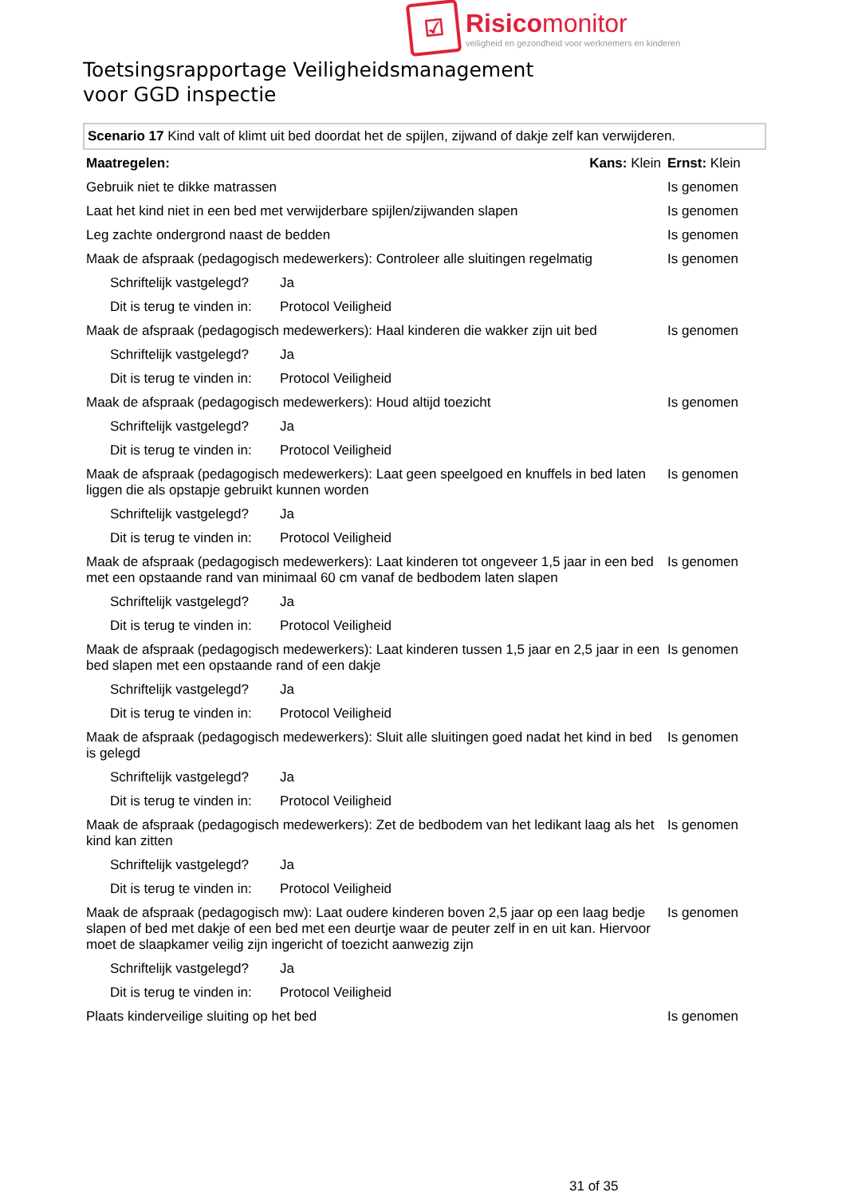☑
Risico monitor
veiligheid en gezondheid voor werknemers en kinderen
Toetsingsrapportage Veiligheidsmanagement
voor GGD inspectie
Scenario 17 Kind valt of klimt uit bed doordat het de spijlen, zijwand of dakje zelf kan verwijderen.
| Maatregelen: | | Kans: Klein | Ernst: Klein |
| Gebruik niet te dikke matrassen | | | Is genomen |
| Laat het kind niet in een bed met verwijderbare spijlen/zijwanden slapen | | | Is genomen |
| Leg zachte ondergrond naast de bedden | | | Is genomen |
| Maak de afspraak (pedagogisch medewerkers): Controleer alle sluitingen regelmatig | | | Is genomen |
| Schriftelijk vastgelegd? | Ja | | |
| Dit is terug te vinden in: | Protocol Veiligheid | | |
| Maak de afspraak (pedagogisch medewerkers): Haal kinderen die wakker zijn uit bed | | | Is genomen |
| Schriftelijk vastgelegd? | Ja | | |
| Dit is terug te vinden in: | Protocol Veiligheid | | |
| Maak de afspraak (pedagogisch medewerkers): Houd altijd toezicht | | | Is genomen |
| Schriftelijk vastgelegd? | Ja | | |
| Dit is terug te vinden in: | Protocol Veiligheid | | |
| Maak de afspraak (pedagogisch medewerkers): Laat geen speelgoed en knuffels in bed laten liggen die als opstapje gebruikt kunnen worden | | | Is genomen |
| Schriftelijk vastgelegd? | Ja | | |
| Dit is terug te vinden in: | Protocol Veiligheid | | |
| Maak de afspraak (pedagogisch medewerkers): Laat kinderen tot ongeveer 1,5 jaar in een bed met een opstaande rand van minimaal 60 cm vanaf de bedbodem laten slapen | | | Is genomen |
| Schriftelijk vastgelegd? | Ja | | |
| Dit is terug te vinden in: | Protocol Veiligheid | | |
| Maak de afspraak (pedagogisch medewerkers): Laat kinderen tussen 1,5 jaar en 2,5 jaar in een bed slapen met een opstaande rand of een dakje | | | Is genomen |
| Schriftelijk vastgelegd? | Ja | | |
| Dit is terug te vinden in: | Protocol Veiligheid | | |
| Maak de afspraak (pedagogisch medewerkers): Sluit alle sluitingen goed nadat het kind in bed is gelegd | | | Is genomen |
| Schriftelijk vastgelegd? | Ja | | |
| Dit is terug te vinden in: | Protocol Veiligheid | | |
| Maak de afspraak (pedagogisch medewerkers): Zet de bedbodem van het ledikant laag als het kind kan zitten | | | Is genomen |
| Schriftelijk vastgelegd? | Ja | | |
| Dit is terug te vinden in: | Protocol Veiligheid | | |
| Maak de afspraak (pedagogisch mw): Laat oudere kinderen boven 2,5 jaar op een laag bedje slapen of bed met dakje of een bed met een deurtje waar de peuter zelf in en uit kan. Hiervoor moet de slaapkamer veilig zijn ingericht of toezicht aanwezig zijn | | | Is genomen |
| Schriftelijk vastgelegd? | Ja | | |
| Dit is terug te vinden in: | Protocol Veiligheid | | |
| Plaats kinderveilige sluiting op het bed | | | Is genomen |
31 of 35